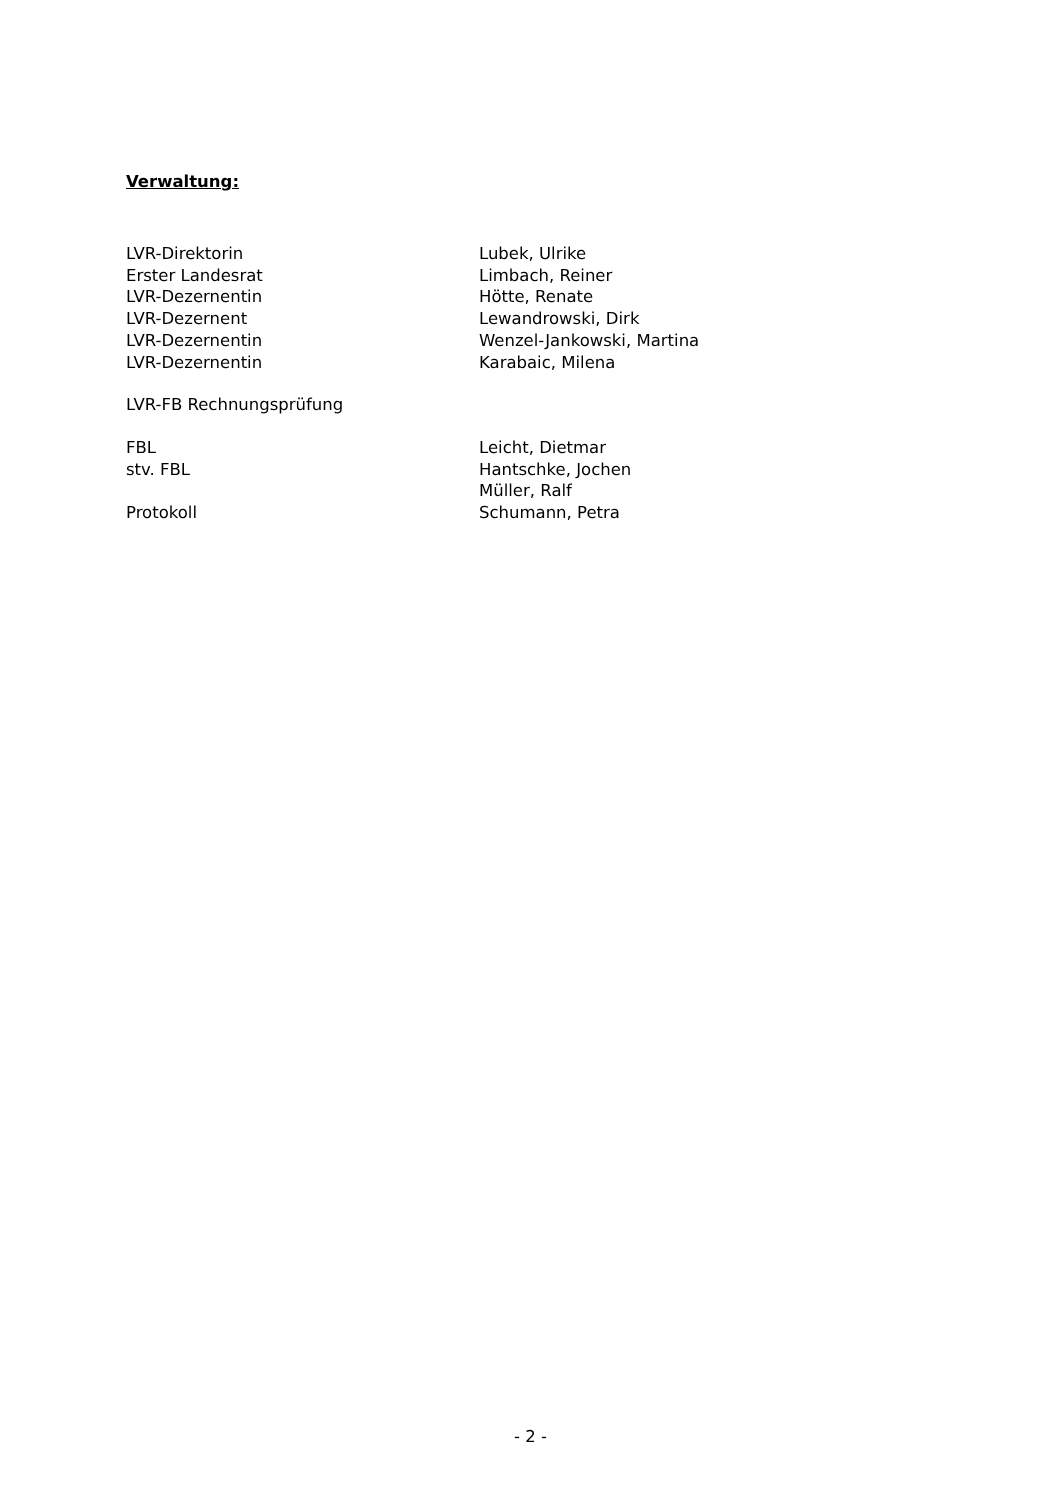Verwaltung:
| LVR-Direktorin | Lubek, Ulrike |
| Erster Landesrat | Limbach, Reiner |
| LVR-Dezernentin | Hötte, Renate |
| LVR-Dezernent | Lewandrowski, Dirk |
| LVR-Dezernentin | Wenzel-Jankowski, Martina |
| LVR-Dezernentin | Karabaic, Milena |
| LVR-FB Rechnungsprüfung | |
| FBL | Leicht, Dietmar |
| stv. FBL | Hantschke, Jochen |
| | Müller, Ralf |
| Protokoll | Schumann, Petra |
- 2 -